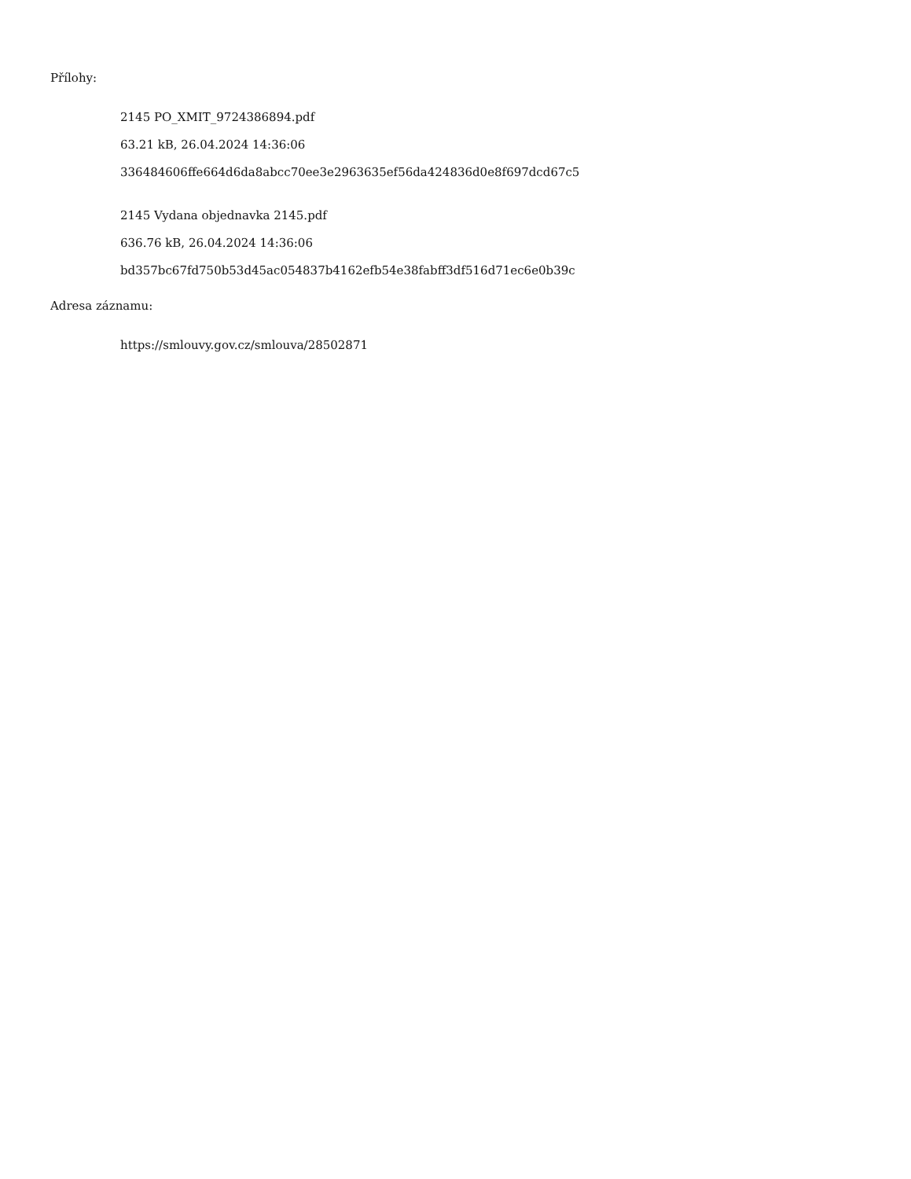Přílohy:
2145 PO_XMIT_9724386894.pdf
63.21 kB, 26.04.2024 14:36:06
336484606ffe664d6da8abcc70ee3e2963635ef56da424836d0e8f697dcd67c5
2145 Vydana objednavka 2145.pdf
636.76 kB, 26.04.2024 14:36:06
bd357bc67fd750b53d45ac054837b4162efb54e38fabff3df516d71ec6e0b39c
Adresa záznamu:
https://smlouvy.gov.cz/smlouva/28502871